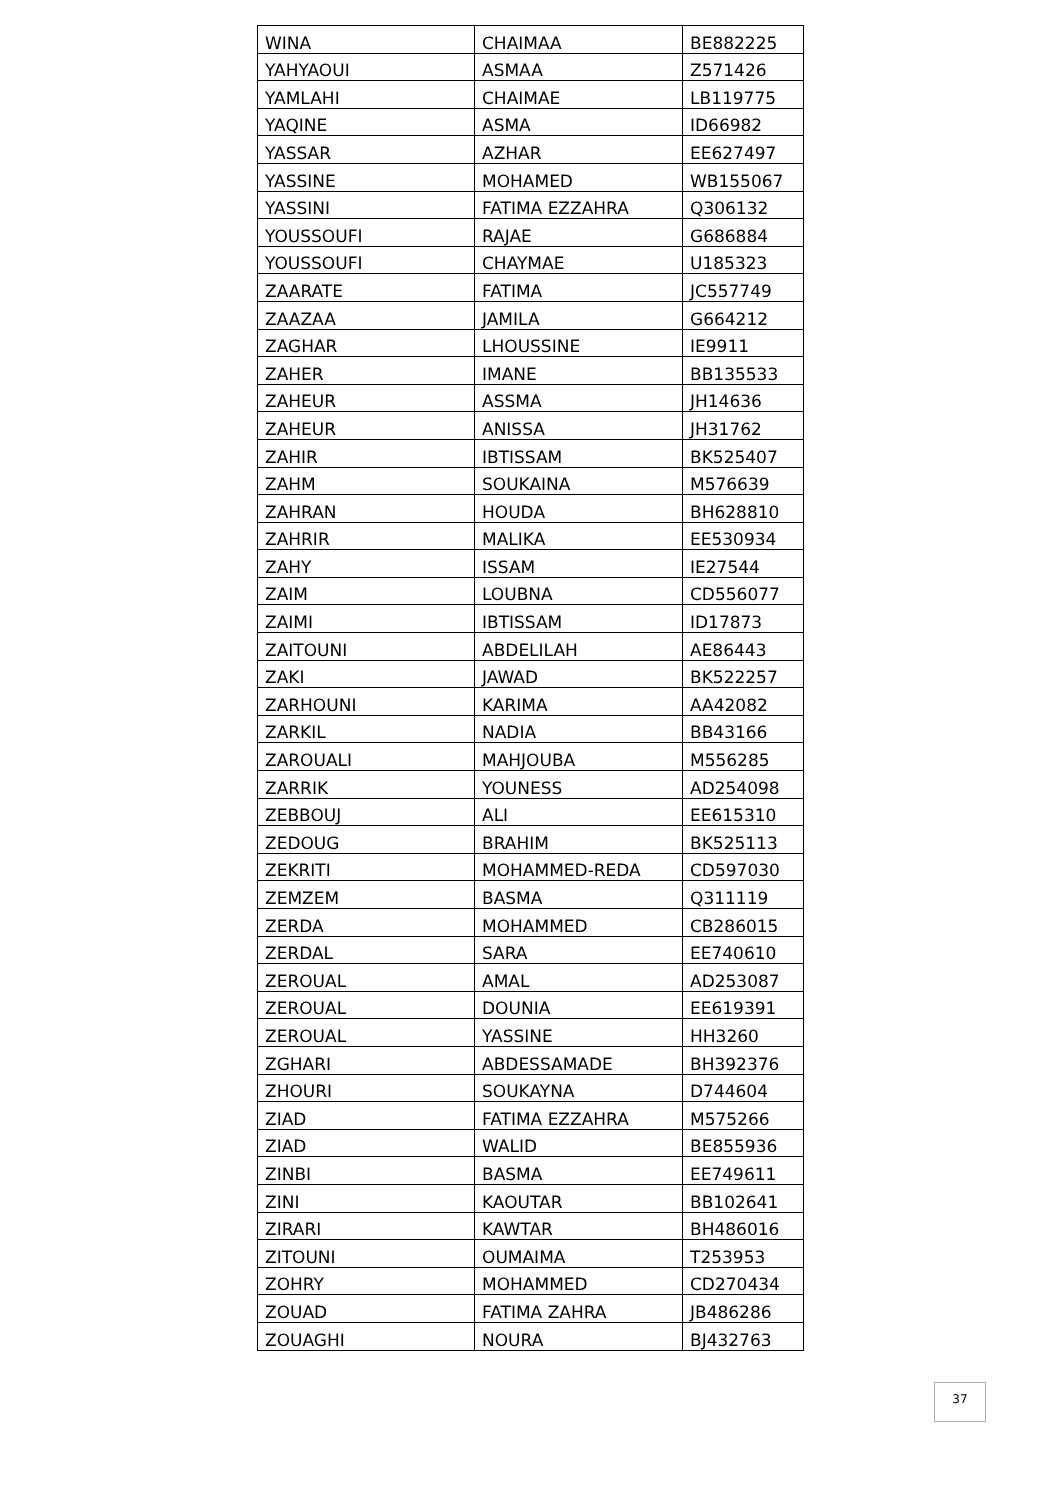| WINA | CHAIMAA | BE882225 |
| YAHYAOUI | ASMAA | Z571426 |
| YAMLAHI | CHAIMAE | LB119775 |
| YAQINE | ASMA | ID66982 |
| YASSAR | AZHAR | EE627497 |
| YASSINE | MOHAMED | WB155067 |
| YASSINI | FATIMA EZZAHRA | Q306132 |
| YOUSSOUFI | RAJAE | G686884 |
| YOUSSOUFI | CHAYMAE | U185323 |
| ZAARATE | FATIMA | JC557749 |
| ZAAZAA | JAMILA | G664212 |
| ZAGHAR | LHOUSSINE | IE9911 |
| ZAHER | IMANE | BB135533 |
| ZAHEUR | ASSMA | JH14636 |
| ZAHEUR | ANISSA | JH31762 |
| ZAHIR | IBTISSAM | BK525407 |
| ZAHM | SOUKAINA | M576639 |
| ZAHRAN | HOUDA | BH628810 |
| ZAHRIR | MALIKA | EE530934 |
| ZAHY | ISSAM | IE27544 |
| ZAIM | LOUBNA | CD556077 |
| ZAIMI | IBTISSAM | ID17873 |
| ZAITOUNI | ABDELILAH | AE86443 |
| ZAKI | JAWAD | BK522257 |
| ZARHOUNI | KARIMA | AA42082 |
| ZARKIL | NADIA | BB43166 |
| ZAROUALI | MAHJOUBA | M556285 |
| ZARRIK | YOUNESS | AD254098 |
| ZEBBOUJ | ALI | EE615310 |
| ZEDOUG | BRAHIM | BK525113 |
| ZEKRITI | MOHAMMED-REDA | CD597030 |
| ZEMZEM | BASMA | Q311119 |
| ZERDA | MOHAMMED | CB286015 |
| ZERDAL | SARA | EE740610 |
| ZEROUAL | AMAL | AD253087 |
| ZEROUAL | DOUNIA | EE619391 |
| ZEROUAL | YASSINE | HH3260 |
| ZGHARI | ABDESSAMADE | BH392376 |
| ZHOURI | SOUKAYNA | D744604 |
| ZIAD | FATIMA EZZAHRA | M575266 |
| ZIAD | WALID | BE855936 |
| ZINBI | BASMA | EE749611 |
| ZINI | KAOUTAR | BB102641 |
| ZIRARI | KAWTAR | BH486016 |
| ZITOUNI | OUMAIMA | T253953 |
| ZOHRY | MOHAMMED | CD270434 |
| ZOUAD | FATIMA ZAHRA | JB486286 |
| ZOUAGHI | NOURA | BJ432763 |
37